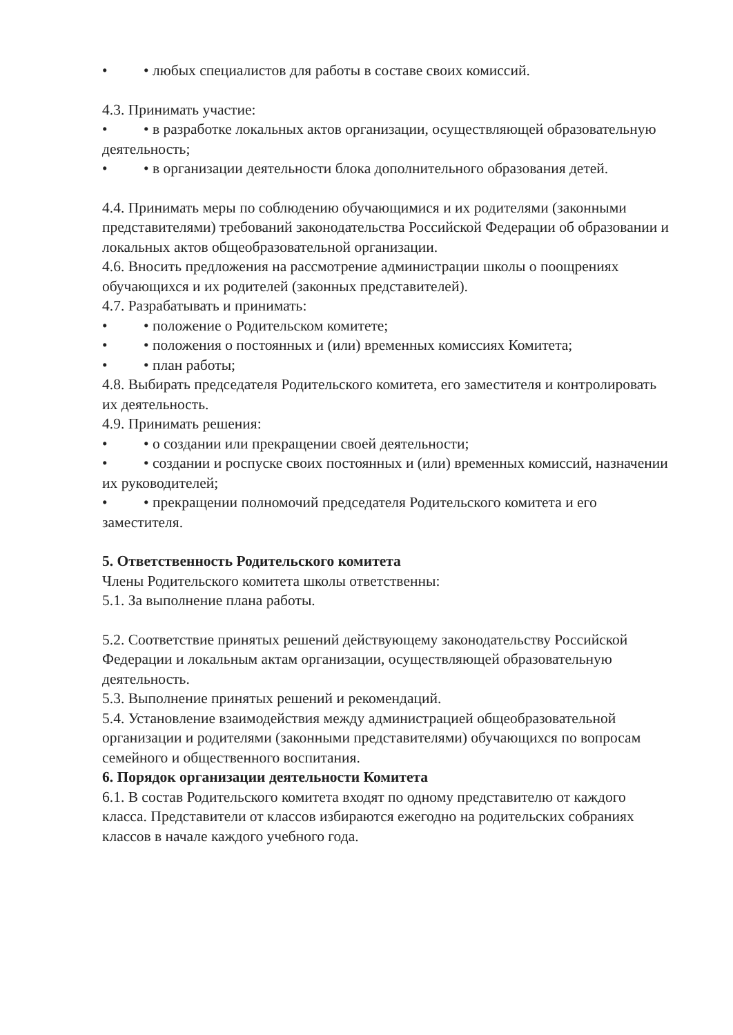• • любых специалистов для работы в составе своих комиссий.
4.3. Принимать участие:
• • в разработке локальных актов организации, осуществляющей образовательную деятельность;
• • в организации деятельности блока дополнительного образования детей.
4.4. Принимать меры по соблюдению обучающимися и их родителями (законными представителями) требований законодательства Российской Федерации об образовании и локальных актов общеобразовательной организации.
4.6. Вносить предложения на рассмотрение администрации школы о поощрениях обучающихся и их родителей (законных представителей).
4.7. Разрабатывать и принимать:
• • положение о Родительском комитете;
• • положения о постоянных и (или) временных комиссиях Комитета;
• • план работы;
4.8. Выбирать председателя Родительского комитета, его заместителя и контролировать их деятельность.
4.9. Принимать решения:
• • о создании или прекращении своей деятельности;
• • создании и роспуске своих постоянных и (или) временных комиссий, назначении их руководителей;
• • прекращении полномочий председателя Родительского комитета и его заместителя.
5. Ответственность Родительского комитета
Члены Родительского комитета школы ответственны:
5.1. За выполнение плана работы.
5.2. Соответствие принятых решений действующему законодательству Российской Федерации и локальным актам организации, осуществляющей образовательную деятельность.
5.3. Выполнение принятых решений и рекомендаций.
5.4. Установление взаимодействия между администрацией общеобразовательной организации и родителями (законными представителями) обучающихся по вопросам семейного и общественного воспитания.
6. Порядок организации деятельности Комитета
6.1. В состав Родительского комитета входят по одному представителю от каждого класса. Представители от классов избираются ежегодно на родительских собраниях классов в начале каждого учебного года.